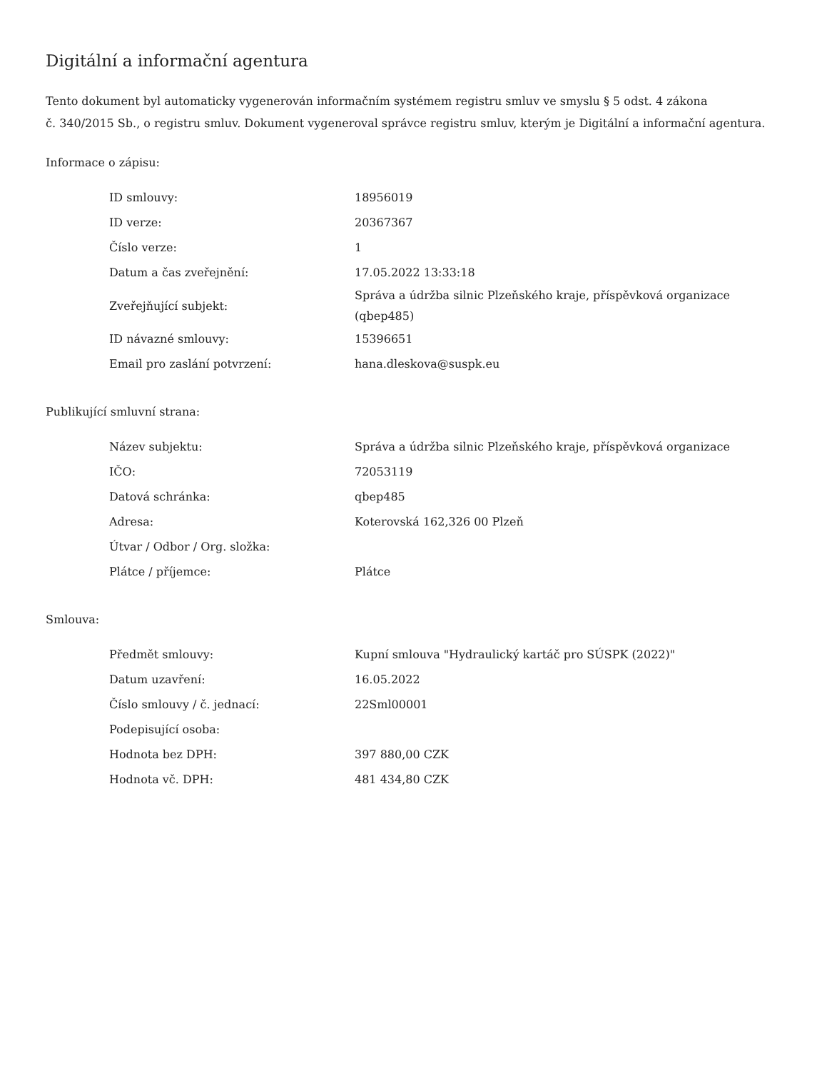Digitální a informační agentura
Tento dokument byl automaticky vygenerován informačním systémem registru smluv ve smyslu § 5 odst. 4 zákona
č. 340/2015 Sb., o registru smluv. Dokument vygeneroval správce registru smluv, kterým je Digitální a informační agentura.
Informace o zápisu:
| ID smlouvy: | 18956019 |
| ID verze: | 20367367 |
| Číslo verze: | 1 |
| Datum a čas zveřejnění: | 17.05.2022 13:33:18 |
| Zveřejňující subjekt: | Správa a údržba silnic Plzeňského kraje, příspěvková organizace (qbep485) |
| ID návazné smlouvy: | 15396651 |
| Email pro zaslání potvrzení: | hana.dleskova@suspk.eu |
Publikující smluvní strana:
| Název subjektu: | Správa a údržba silnic Plzeňského kraje, příspěvková organizace |
| IČO: | 72053119 |
| Datová schránka: | qbep485 |
| Adresa: | Koterovská 162,326 00 Plzeň |
| Útvar / Odbor / Org. složka: | |
| Plátce / příjemce: | Plátce |
Smlouva:
| Předmět smlouvy: | Kupní smlouva "Hydraulický kartáč pro SÚSPK (2022)" |
| Datum uzavření: | 16.05.2022 |
| Číslo smlouvy / č. jednací: | 22Sml00001 |
| Podepisující osoba: | |
| Hodnota bez DPH: | 397 880,00 CZK |
| Hodnota vč. DPH: | 481 434,80 CZK |